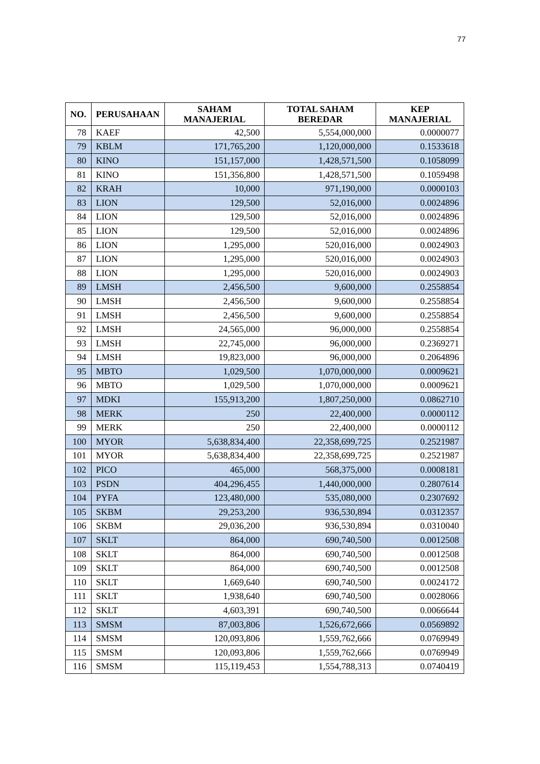77
| NO. | PERUSAHAAN | SAHAM MANAJERIAL | TOTAL SAHAM BEREDAR | KEP MANAJERIAL |
| --- | --- | --- | --- | --- |
| 78 | KAEF | 42,500 | 5,554,000,000 | 0.0000077 |
| 79 | KBLM | 171,765,200 | 1,120,000,000 | 0.1533618 |
| 80 | KINO | 151,157,000 | 1,428,571,500 | 0.1058099 |
| 81 | KINO | 151,356,800 | 1,428,571,500 | 0.1059498 |
| 82 | KRAH | 10,000 | 971,190,000 | 0.0000103 |
| 83 | LION | 129,500 | 52,016,000 | 0.0024896 |
| 84 | LION | 129,500 | 52,016,000 | 0.0024896 |
| 85 | LION | 129,500 | 52,016,000 | 0.0024896 |
| 86 | LION | 1,295,000 | 520,016,000 | 0.0024903 |
| 87 | LION | 1,295,000 | 520,016,000 | 0.0024903 |
| 88 | LION | 1,295,000 | 520,016,000 | 0.0024903 |
| 89 | LMSH | 2,456,500 | 9,600,000 | 0.2558854 |
| 90 | LMSH | 2,456,500 | 9,600,000 | 0.2558854 |
| 91 | LMSH | 2,456,500 | 9,600,000 | 0.2558854 |
| 92 | LMSH | 24,565,000 | 96,000,000 | 0.2558854 |
| 93 | LMSH | 22,745,000 | 96,000,000 | 0.2369271 |
| 94 | LMSH | 19,823,000 | 96,000,000 | 0.2064896 |
| 95 | MBTO | 1,029,500 | 1,070,000,000 | 0.0009621 |
| 96 | MBTO | 1,029,500 | 1,070,000,000 | 0.0009621 |
| 97 | MDKI | 155,913,200 | 1,807,250,000 | 0.0862710 |
| 98 | MERK | 250 | 22,400,000 | 0.0000112 |
| 99 | MERK | 250 | 22,400,000 | 0.0000112 |
| 100 | MYOR | 5,638,834,400 | 22,358,699,725 | 0.2521987 |
| 101 | MYOR | 5,638,834,400 | 22,358,699,725 | 0.2521987 |
| 102 | PICO | 465,000 | 568,375,000 | 0.0008181 |
| 103 | PSDN | 404,296,455 | 1,440,000,000 | 0.2807614 |
| 104 | PYFA | 123,480,000 | 535,080,000 | 0.2307692 |
| 105 | SKBM | 29,253,200 | 936,530,894 | 0.0312357 |
| 106 | SKBM | 29,036,200 | 936,530,894 | 0.0310040 |
| 107 | SKLT | 864,000 | 690,740,500 | 0.0012508 |
| 108 | SKLT | 864,000 | 690,740,500 | 0.0012508 |
| 109 | SKLT | 864,000 | 690,740,500 | 0.0012508 |
| 110 | SKLT | 1,669,640 | 690,740,500 | 0.0024172 |
| 111 | SKLT | 1,938,640 | 690,740,500 | 0.0028066 |
| 112 | SKLT | 4,603,391 | 690,740,500 | 0.0066644 |
| 113 | SMSM | 87,003,806 | 1,526,672,666 | 0.0569892 |
| 114 | SMSM | 120,093,806 | 1,559,762,666 | 0.0769949 |
| 115 | SMSM | 120,093,806 | 1,559,762,666 | 0.0769949 |
| 116 | SMSM | 115,119,453 | 1,554,788,313 | 0.0740419 |